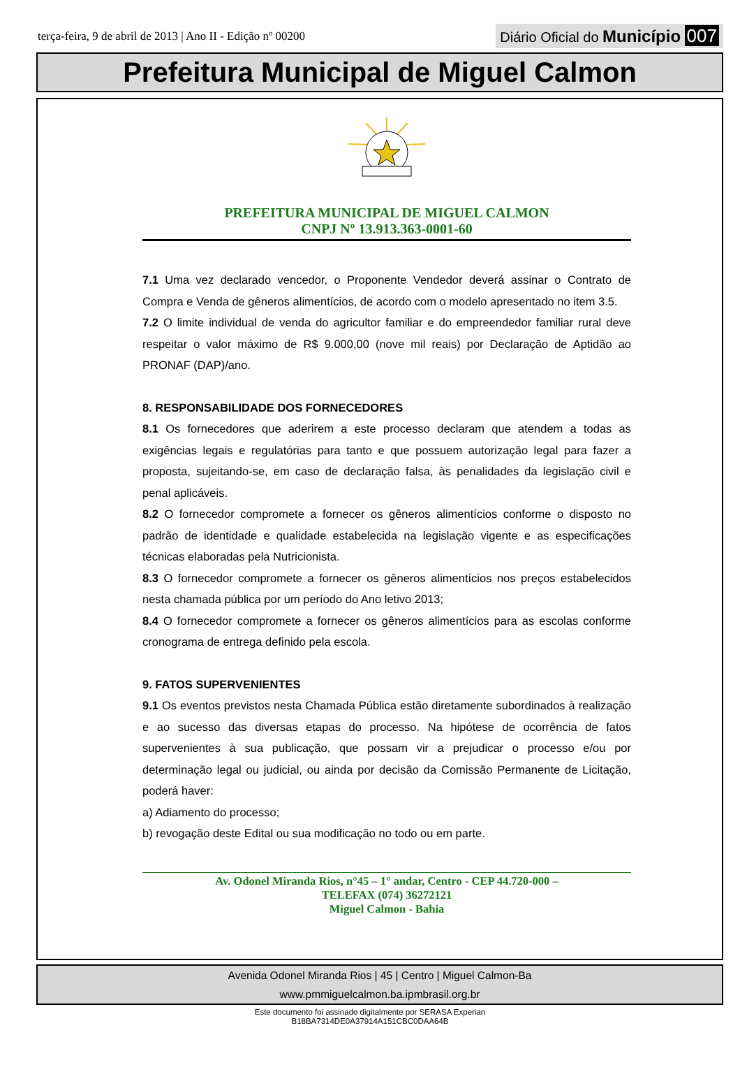terça-feira, 9 de abril de 2013 | Ano II - Edição nº 00200
Diário Oficial do Município 007
Prefeitura Municipal de Miguel Calmon
PREFEITURA MUNICIPAL DE MIGUEL CALMON
CNPJ Nº 13.913.363-0001-60
7.1 Uma vez declarado vencedor, o Proponente Vendedor deverá assinar o Contrato de Compra e Venda de gêneros alimentícios, de acordo com o modelo apresentado no item 3.5.
7.2 O limite individual de venda do agricultor familiar e do empreendedor familiar rural deve respeitar o valor máximo de R$ 9.000,00 (nove mil reais) por Declaração de Aptidão ao PRONAF (DAP)/ano.
8. RESPONSABILIDADE DOS FORNECEDORES
8.1 Os fornecedores que aderirem a este processo declaram que atendem a todas as exigências legais e regulatórias para tanto e que possuem autorização legal para fazer a proposta, sujeitando-se, em caso de declaração falsa, às penalidades da legislação civil e penal aplicáveis.
8.2 O fornecedor compromete a fornecer os gêneros alimentícios conforme o disposto no padrão de identidade e qualidade estabelecida na legislação vigente e as especificações técnicas elaboradas pela Nutricionista.
8.3 O fornecedor compromete a fornecer os gêneros alimentícios nos preços estabelecidos nesta chamada pública por um período do Ano letivo 2013;
8.4 O fornecedor compromete a fornecer os gêneros alimentícios para as escolas conforme cronograma de entrega definido pela escola.
9. FATOS SUPERVENIENTES
9.1 Os eventos previstos nesta Chamada Pública estão diretamente subordinados à realização e ao sucesso das diversas etapas do processo. Na hipótese de ocorrência de fatos supervenientes à sua publicação, que possam vir a prejudicar o processo e/ou por determinação legal ou judicial, ou ainda por decisão da Comissão Permanente de Licitação, poderá haver:
a) Adiamento do processo;
b) revogação deste Edital ou sua modificação no todo ou em parte.
Av. Odonel Miranda Rios, n°45 – 1° andar, Centro - CEP 44.720-000 –
TELEFAX (074) 36272121
Miguel Calmon - Bahia
Avenida Odonel Miranda Rios | 45 | Centro | Miguel Calmon-Ba
www.pmmiguelcalmon.ba.ipmbrasil.org.br
Este documento foi assinado digitalmente por SERASA Experian
B18BA7314DE0A37914A151CBC0DAA64B